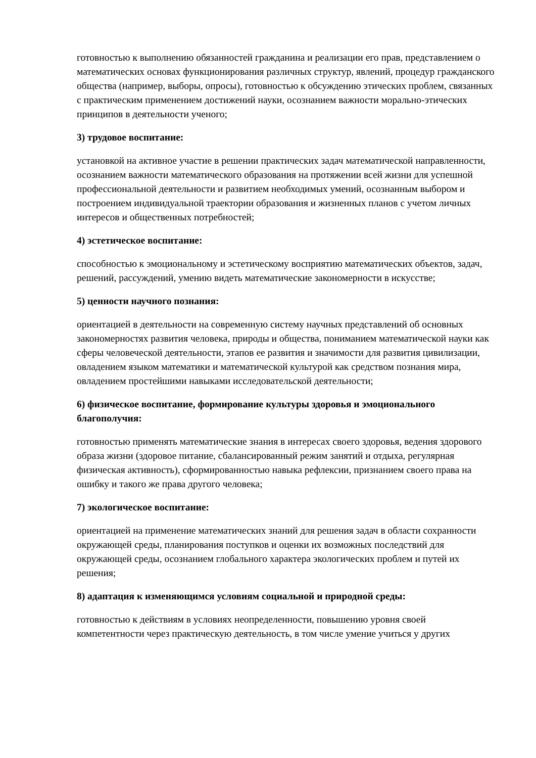готовностью к выполнению обязанностей гражданина и реализации его прав, представлением о математических основах функционирования различных структур, явлений, процедур гражданского общества (например, выборы, опросы), готовностью к обсуждению этических проблем, связанных с практическим применением достижений науки, осознанием важности морально-этических принципов в деятельности ученого;
3) трудовое воспитание:
установкой на активное участие в решении практических задач математической направленности, осознанием важности математического образования на протяжении всей жизни для успешной профессиональной деятельности и развитием необходимых умений, осознанным выбором и построением индивидуальной траектории образования и жизненных планов с учетом личных интересов и общественных потребностей;
4) эстетическое воспитание:
способностью к эмоциональному и эстетическому восприятию математических объектов, задач, решений, рассуждений, умению видеть математические закономерности в искусстве;
5) ценности научного познания:
ориентацией в деятельности на современную систему научных представлений об основных закономерностях развития человека, природы и общества, пониманием математической науки как сферы человеческой деятельности, этапов ее развития и значимости для развития цивилизации, овладением языком математики и математической культурой как средством познания мира, овладением простейшими навыками исследовательской деятельности;
6) физическое воспитание, формирование культуры здоровья и эмоционального благополучия:
готовностью применять математические знания в интересах своего здоровья, ведения здорового образа жизни (здоровое питание, сбалансированный режим занятий и отдыха, регулярная физическая активность), сформированностью навыка рефлексии, признанием своего права на ошибку и такого же права другого человека;
7) экологическое воспитание:
ориентацией на применение математических знаний для решения задач в области сохранности окружающей среды, планирования поступков и оценки их возможных последствий для окружающей среды, осознанием глобального характера экологических проблем и путей их решения;
8) адаптация к изменяющимся условиям социальной и природной среды:
готовностью к действиям в условиях неопределенности, повышению уровня своей компетентности через практическую деятельность, в том числе умение учиться у других